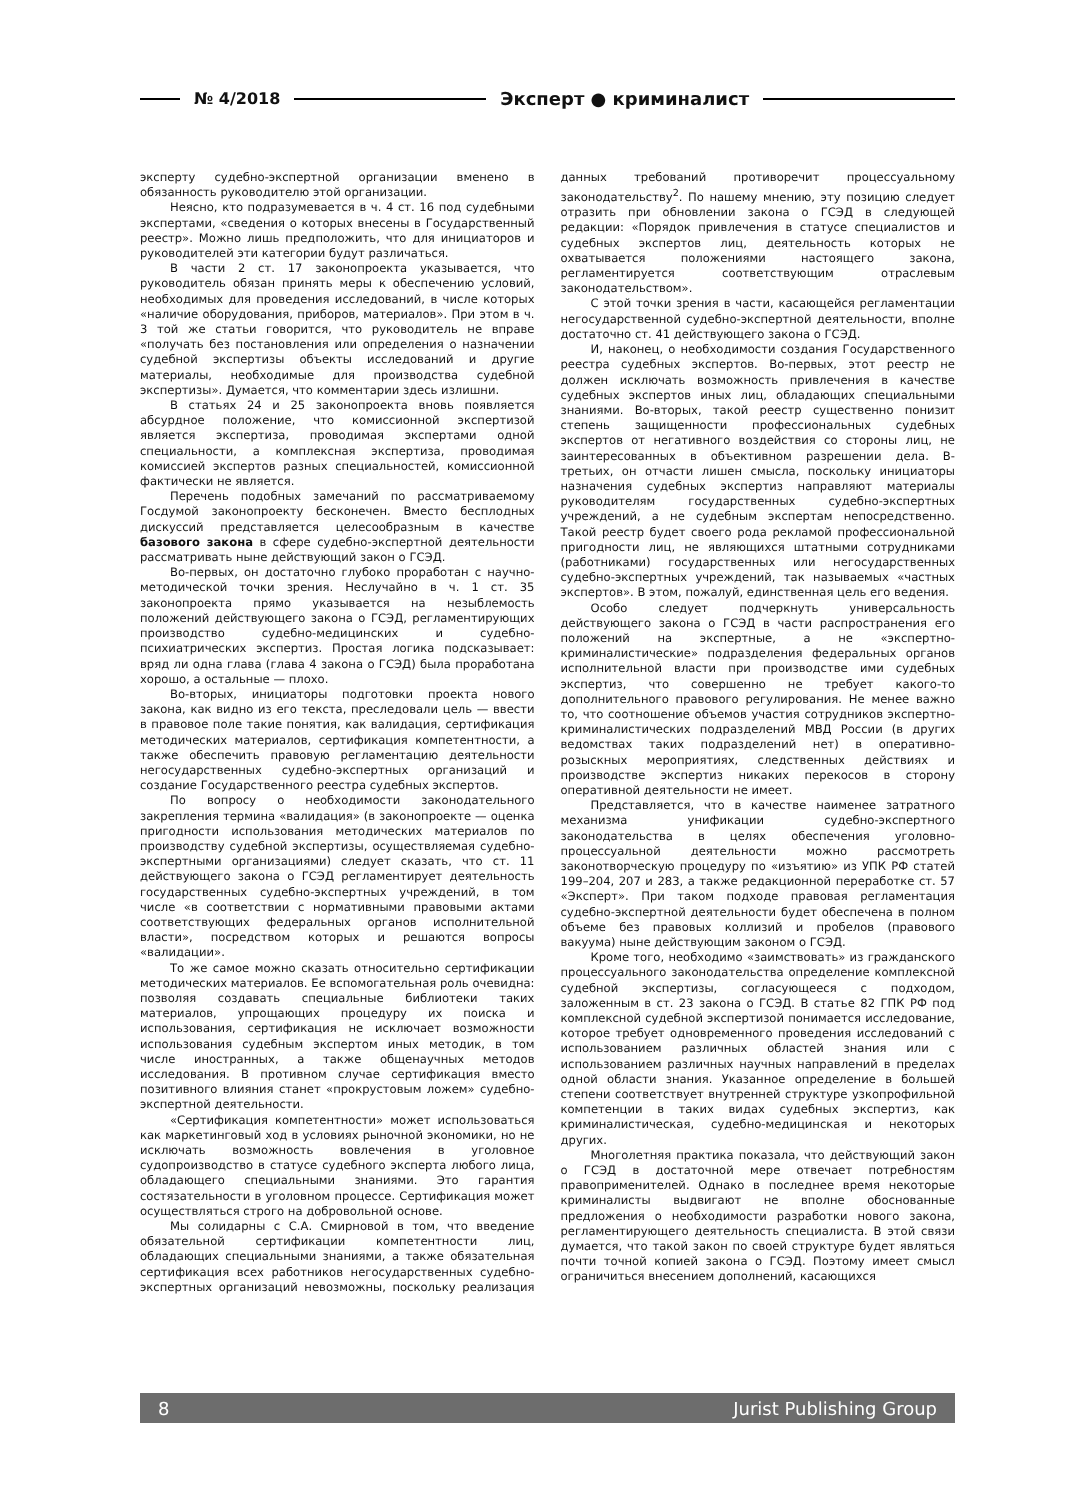№ 4/2018 Эксперт ● криминалист
эксперту судебно-экспертной организации вменено в обязанность руководителю этой организации.
Неясно, кто подразумевается в ч. 4 ст. 16 под судебными экспертами, «сведения о которых внесены в Государственный реестр». Можно лишь предположить, что для инициаторов и руководителей эти категории будут различаться.
В части 2 ст. 17 законопроекта указывается, что руководитель обязан принять меры к обеспечению условий, необходимых для проведения исследований, в числе которых «наличие оборудования, приборов, материалов». При этом в ч. 3 той же статьи говорится, что руководитель не вправе «получать без постановления или определения о назначении судебной экспертизы объекты исследований и другие материалы, необходимые для производства судебной экспертизы». Думается, что комментарии здесь излишни.
В статьях 24 и 25 законопроекта вновь появляется абсурдное положение, что комиссионной экспертизой является экспертиза, проводимая экспертами одной специальности, а комплексная экспертиза, проводимая комиссией экспертов разных специальностей, комиссионной фактически не является.
Перечень подобных замечаний по рассматриваемому Госдумой законопроекту бесконечен. Вместо бесплодных дискуссий представляется целесообразным в качестве базового закона в сфере судебно-экспертной деятельности рассматривать ныне действующий закон о ГСЭД.
Во-первых, он достаточно глубоко проработан с научно-методической точки зрения. Неслучайно в ч. 1 ст. 35 законопроекта прямо указывается на незыблемость положений действующего закона о ГСЭД, регламентирующих производство судебно-медицинских и судебно-психиатрических экспертиз. Простая логика подсказывает: вряд ли одна глава (глава 4 закона о ГСЭД) была проработана хорошо, а остальные — плохо.
Во-вторых, инициаторы подготовки проекта нового закона, как видно из его текста, преследовали цель — ввести в правовое поле такие понятия, как валидация, сертификация методических материалов, сертификация компетентности, а также обеспечить правовую регламентацию деятельности негосударственных судебно-экспертных организаций и создание Государственного реестра судебных экспертов.
По вопросу о необходимости законодательного закрепления термина «валидация» (в законопроекте — оценка пригодности использования методических материалов по производству судебной экспертизы, осуществляемая судебно-экспертными организациями) следует сказать, что ст. 11 действующего закона о ГСЭД регламентирует деятельность государственных судебно-экспертных учреждений, в том числе «в соответствии с нормативными правовыми актами соответствующих федеральных органов исполнительной власти», посредством которых и решаются вопросы «валидации».
То же самое можно сказать относительно сертификации методических материалов. Ее вспомогательная роль очевидна: позволяя создавать специальные библиотеки таких материалов, упрощающих процедуру их поиска и использования, сертификация не исключает возможности использования судебным экспертом иных методик, в том числе иностранных, а также общенаучных методов исследования. В противном случае сертификация вместо позитивного влияния станет «прокрустовым ложем» судебно-экспертной деятельности.
«Сертификация компетентности» может использоваться как маркетинговый ход в условиях рыночной экономики, но не исключать возможность вовлечения в уголовное судопроизводство в статусе судебного эксперта любого лица, обладающего специальными знаниями. Это гарантия состязательности в уголовном процессе. Сертификация может осуществляться строго на добровольной основе.
Мы солидарны с С.А. Смирновой в том, что введение обязательной сертификации компетентности лиц, обладающих специальными знаниями, а также обязательная сертификация всех работников негосударственных судебно-экспертных организаций невозможны, поскольку реализация данных требований противоречит процессуальному законодательству<sup>2</sup>. По нашему мнению, эту позицию следует отразить при обновлении закона о ГСЭД в следующей редакции: «Порядок привлечения в статусе специалистов и судебных экспертов лиц, деятельность которых не охватывается положениями настоящего закона, регламентируется соответствующим отраслевым законодательством».
С этой точки зрения в части, касающейся регламентации негосударственной судебно-экспертной деятельности, вполне достаточно ст. 41 действующего закона о ГСЭД.
И, наконец, о необходимости создания Государственного реестра судебных экспертов. Во-первых, этот реестр не должен исключать возможность привлечения в качестве судебных экспертов иных лиц, обладающих специальными знаниями. Во-вторых, такой реестр существенно понизит степень защищенности профессиональных судебных экспертов от негативного воздействия со стороны лиц, не заинтересованных в объективном разрешении дела. В-третьих, он отчасти лишен смысла, поскольку инициаторы назначения судебных экспертиз направляют материалы руководителям государственных судебно-экспертных учреждений, а не судебным экспертам непосредственно. Такой реестр будет своего рода рекламой профессиональной пригодности лиц, не являющихся штатными сотрудниками (работниками) государственных или негосударственных судебно-экспертных учреждений, так называемых «частных экспертов». В этом, пожалуй, единственная цель его ведения.
Особо следует подчеркнуть универсальность действующего закона о ГСЭД в части распространения его положений на экспертные, а не «экспертно-криминалистические» подразделения федеральных органов исполнительной власти при производстве ими судебных экспертиз, что совершенно не требует какого-то дополнительного правового регулирования. Не менее важно то, что соотношение объемов участия сотрудников экспертно-криминалистических подразделений МВД России (в других ведомствах таких подразделений нет) в оперативно-розыскных мероприятиях, следственных действиях и производстве экспертиз никаких перекосов в сторону оперативной деятельности не имеет.
Представляется, что в качестве наименее затратного механизма унификации судебно-экспертного законодательства в целях обеспечения уголовно-процессуальной деятельности можно рассмотреть законотворческую процедуру по «изъятию» из УПК РФ статей 199–204, 207 и 283, а также редакционной переработке ст. 57 «Эксперт». При таком подходе правовая регламентация судебно-экспертной деятельности будет обеспечена в полном объеме без правовых коллизий и пробелов (правового вакуума) ныне действующим законом о ГСЭД.
Кроме того, необходимо «заимствовать» из гражданского процессуального законодательства определение комплексной судебной экспертизы, согласующееся с подходом, заложенным в ст. 23 закона о ГСЭД. В статье 82 ГПК РФ под комплексной судебной экспертизой понимается исследование, которое требует одновременного проведения исследований с использованием различных областей знания или с использованием различных научных направлений в пределах одной области знания. Указанное определение в большей степени соответствует внутренней структуре узкопрофильной компетенции в таких видах судебных экспертиз, как криминалистическая, судебно-медицинская и некоторых других.
Многолетняя практика показала, что действующий закон о ГСЭД в достаточной мере отвечает потребностям правоприменителей. Однако в последнее время некоторые криминалисты выдвигают не вполне обоснованные предложения о необходимости разработки нового закона, регламентирующего деятельность специалиста. В этой связи думается, что такой закон по своей структуре будет являться почти точной копией закона о ГСЭД. Поэтому имеет смысл ограничиться внесением дополнений, касающихся
8 Jurist Publishing Group